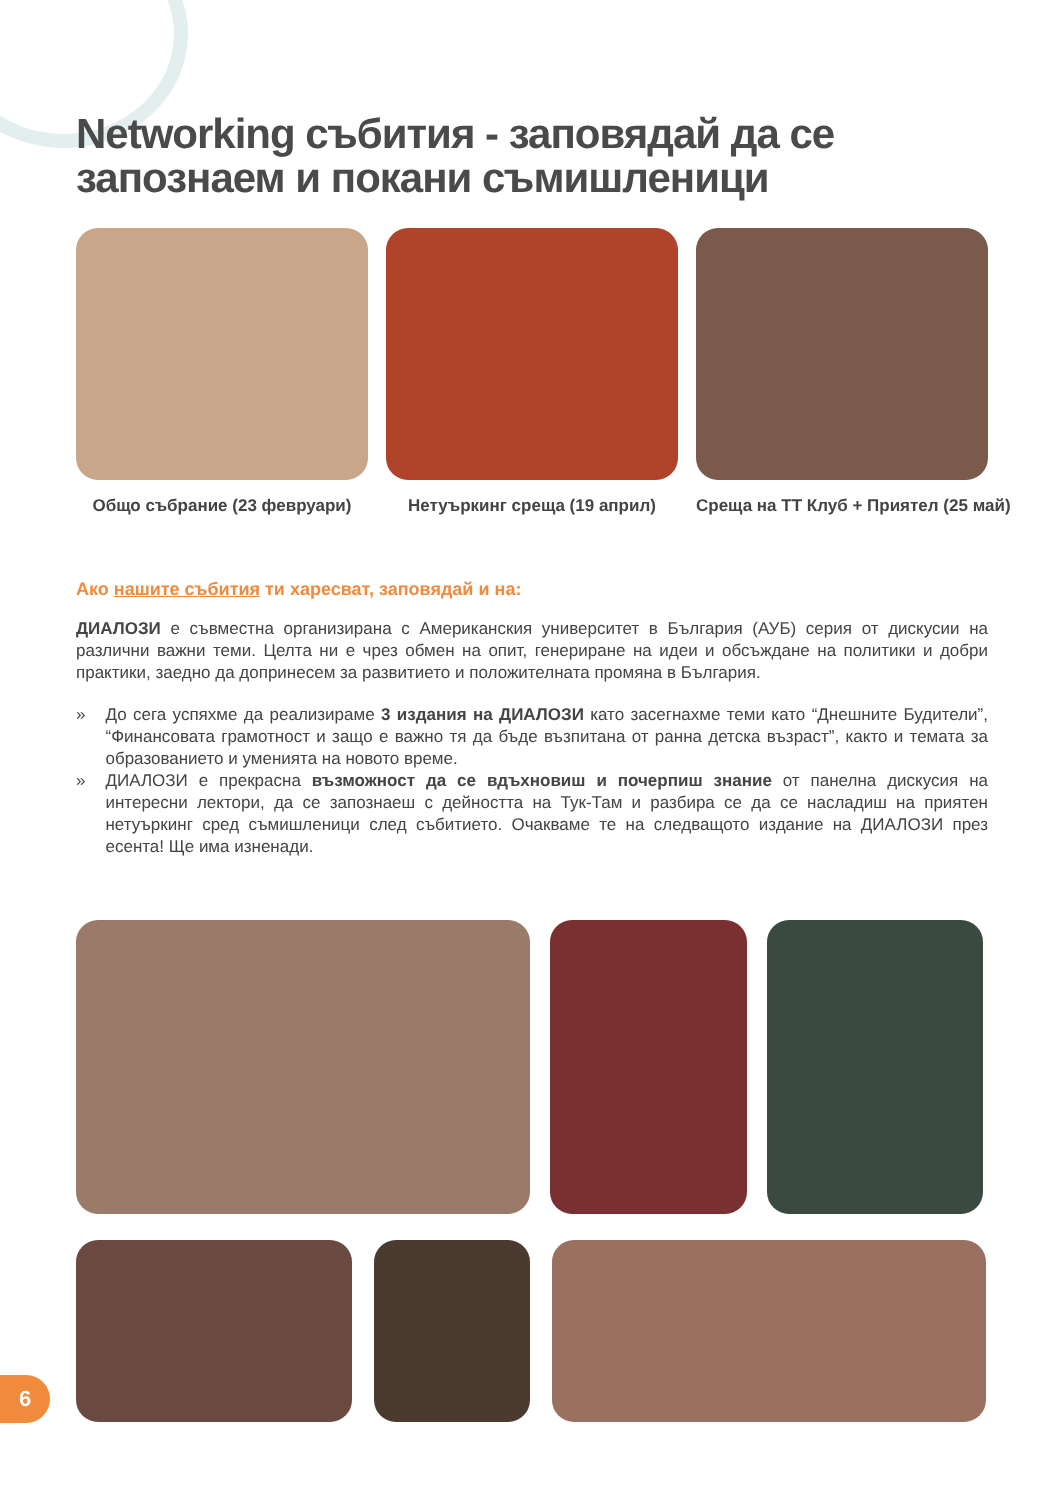Networking събития - заповядай да се запознаем и покани съмишленици
Общо събрание (23 февруари) Нетуъркинг среща (19 април) Среща на ТТ Клуб + Приятел (25 май)
Ако нашите събития ти харесват, заповядай и на:
ДИАЛОЗИ е съвместна организирана с Американския университет в България (АУБ) серия от дискусии на различни важни теми. Целта ни е чрез обмен на опит, генериране на идеи и обсъждане на политики и добри практики, заедно да допринесем за развитието и положителната промяна в България.
» До сега успяхме да реализираме 3 издания на ДИАЛОЗИ като засегнахме теми като “Днешните Будители”, “Финансовата грамотност и защо е важно тя да бъде възпитана от ранна детска възраст”, както и темата за образованието и уменията на новото време.
» ДИАЛОЗИ е прекрасна възможност да се вдъхновиш и почерпиш знание от панелна дискусия на интересни лектори, да се запознаеш с дейността на Тук-Там и разбира се да се насладиш на приятен нетуъркинг сред съмишленици след събитието. Очакваме те на следващото издание на ДИАЛОЗИ през есента! Ще има изненади.
6